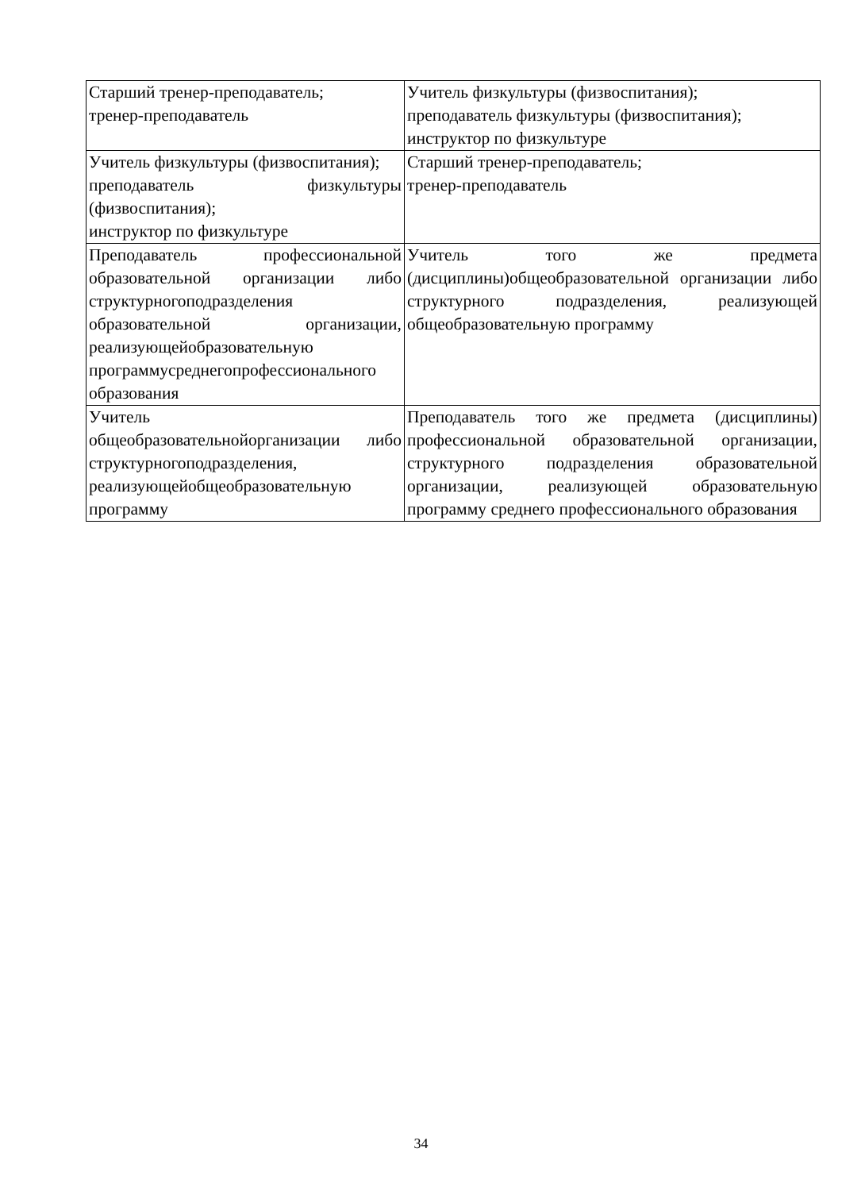| Старший тренер-преподаватель; тренер-преподаватель | Учитель физкультуры (физвоспитания); преподаватель физкультуры (физвоспитания); инструктор по физкультуре |
| Учитель физкультуры (физвоспитания); преподаватель физкультуры (физвоспитания); инструктор по физкультуре | Старший тренер-преподаватель; тренер-преподаватель |
| Преподаватель профессиональной образовательной организации либо структурногоподразделения образовательной организации, реализующейобразовательную программусреднегопрофессионального образования | Учитель того же предмета (дисциплины)общеобразовательной организации либо структурного подразделения, реализующей общеобразовательную программу |
| Учитель общеобразовательнойорганизации либо структурногоподразделения, реализующейобщеобразовательную программу | Преподаватель того же предмета (дисциплины) профессиональной образовательной организации, структурного подразделения образовательной организации, реализующей образовательную программу среднего профессионального образования |
34